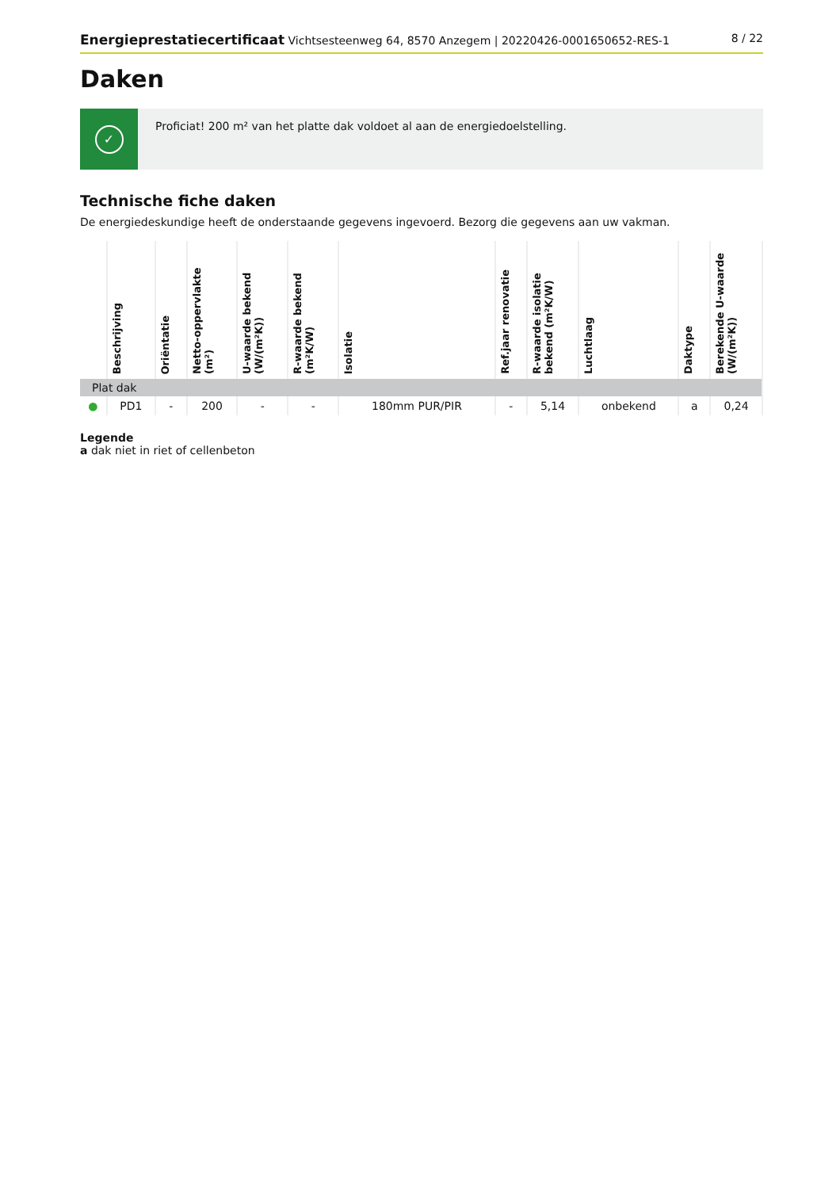Energieprestatiecertificaat Vichtsesteenweg 64, 8570 Anzegem | 20220426-0001650652-RES-1
8 / 22
Daken
✓
Proficiat! 200 m² van het platte dak voldoet al aan de energiedoelstelling.
Technische fiche daken
De energiedeskundige heeft de onderstaande gegevens ingevoerd. Bezorg die gegevens aan uw vakman.
| | Beschrijving | Oriëntatie | Netto-oppervlakte (m²) | U-waarde bekend (W/(m²K)) | R-waarde bekend (m²K/W) | Isolatie | Ref.jaar renovatie | R-waarde isolatie bekend (m²K/W) | Luchtlaag | Daktype | Berekende U-waarde (W/(m²K)) |
| --- | --- | --- | --- | --- | --- | --- | --- | --- | --- | --- | --- |
| Plat dak | | | | | | | | | | | |
| ● | PD1 | - | 200 | - | - | 180mm PUR/PIR | - | 5,14 | onbekend | a | 0,24 |
Legende
a dak niet in riet of cellenbeton